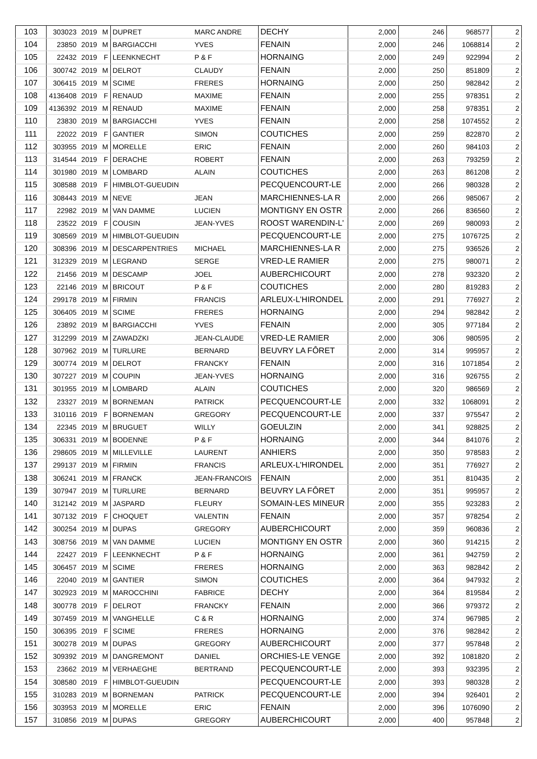| 103 | 303023 | 2019 | M | DUPRET | MARC ANDRE | DECHY | 2,000 | 246 | 968577 | 2 |
| 104 | 23850 | 2019 | M | BARGIACCHI | YVES | FENAIN | 2,000 | 246 | 1068814 | 2 |
| 105 | 22432 | 2019 | F | LEENKNECHT | P & F | HORNAING | 2,000 | 249 | 922994 | 2 |
| 106 | 300742 | 2019 | M | DELROT | CLAUDY | FENAIN | 2,000 | 250 | 851809 | 2 |
| 107 | 306415 | 2019 | M | SCIME | FRERES | HORNAING | 2,000 | 250 | 982842 | 2 |
| 108 | 4136408 | 2019 | F | RENAUD | MAXIME | FENAIN | 2,000 | 255 | 978351 | 2 |
| 109 | 4136392 | 2019 | M | RENAUD | MAXIME | FENAIN | 2,000 | 258 | 978351 | 2 |
| 110 | 23830 | 2019 | M | BARGIACCHI | YVES | FENAIN | 2,000 | 258 | 1074552 | 2 |
| 111 | 22022 | 2019 | F | GANTIER | SIMON | COUTICHES | 2,000 | 259 | 822870 | 2 |
| 112 | 303955 | 2019 | M | MORELLE | ERIC | FENAIN | 2,000 | 260 | 984103 | 2 |
| 113 | 314544 | 2019 | F | DERACHE | ROBERT | FENAIN | 2,000 | 263 | 793259 | 2 |
| 114 | 301980 | 2019 | M | LOMBARD | ALAIN | COUTICHES | 2,000 | 263 | 861208 | 2 |
| 115 | 308588 | 2019 | F | HIMBLOT-GUEUDIN | | PECQUENCOURT-LE | 2,000 | 266 | 980328 | 2 |
| 116 | 308443 | 2019 | M | NEVE | JEAN | MARCHIENNES-LA R | 2,000 | 266 | 985067 | 2 |
| 117 | 22982 | 2019 | M | VAN DAMME | LUCIEN | MONTIGNY EN OSTR | 2,000 | 266 | 836560 | 2 |
| 118 | 23522 | 2019 | F | COUSIN | JEAN-YVES | ROOST WARENDIN-L' | 2,000 | 269 | 980093 | 2 |
| 119 | 308569 | 2019 | M | HIMBLOT-GUEUDIN | | PECQUENCOURT-LE | 2,000 | 275 | 1076725 | 2 |
| 120 | 308396 | 2019 | M | DESCARPENTRIES | MICHAEL | MARCHIENNES-LA R | 2,000 | 275 | 936526 | 2 |
| 121 | 312329 | 2019 | M | LEGRAND | SERGE | VRED-LE RAMIER | 2,000 | 275 | 980071 | 2 |
| 122 | 21456 | 2019 | M | DESCAMP | JOEL | AUBERCHICOURT | 2,000 | 278 | 932320 | 2 |
| 123 | 22146 | 2019 | M | BRICOUT | P & F | COUTICHES | 2,000 | 280 | 819283 | 2 |
| 124 | 299178 | 2019 | M | FIRMIN | FRANCIS | ARLEUX-L'HIRONDEL | 2,000 | 291 | 776927 | 2 |
| 125 | 306405 | 2019 | M | SCIME | FRERES | HORNAING | 2,000 | 294 | 982842 | 2 |
| 126 | 23892 | 2019 | M | BARGIACCHI | YVES | FENAIN | 2,000 | 305 | 977184 | 2 |
| 127 | 312299 | 2019 | M | ZAWADZKI | JEAN-CLAUDE | VRED-LE RAMIER | 2,000 | 306 | 980595 | 2 |
| 128 | 307962 | 2019 | M | TURLURE | BERNARD | BEUVRY LA FÔRET | 2,000 | 314 | 995957 | 2 |
| 129 | 300774 | 2019 | M | DELROT | FRANCKY | FENAIN | 2,000 | 316 | 1071854 | 2 |
| 130 | 307227 | 2019 | M | COUPIN | JEAN-YVES | HORNAING | 2,000 | 316 | 926755 | 2 |
| 131 | 301955 | 2019 | M | LOMBARD | ALAIN | COUTICHES | 2,000 | 320 | 986569 | 2 |
| 132 | 23327 | 2019 | M | BORNEMAN | PATRICK | PECQUENCOURT-LE | 2,000 | 332 | 1068091 | 2 |
| 133 | 310116 | 2019 | F | BORNEMAN | GREGORY | PECQUENCOURT-LE | 2,000 | 337 | 975547 | 2 |
| 134 | 22345 | 2019 | M | BRUGUET | WILLY | GOEULZIN | 2,000 | 341 | 928825 | 2 |
| 135 | 306331 | 2019 | M | BODENNE | P & F | HORNAING | 2,000 | 344 | 841076 | 2 |
| 136 | 298605 | 2019 | M | MILLEVILLE | LAURENT | ANHIERS | 2,000 | 350 | 978583 | 2 |
| 137 | 299137 | 2019 | M | FIRMIN | FRANCIS | ARLEUX-L'HIRONDEL | 2,000 | 351 | 776927 | 2 |
| 138 | 306241 | 2019 | M | FRANCK | JEAN-FRANCOIS | FENAIN | 2,000 | 351 | 810435 | 2 |
| 139 | 307947 | 2019 | M | TURLURE | BERNARD | BEUVRY LA FÔRET | 2,000 | 351 | 995957 | 2 |
| 140 | 312142 | 2019 | M | JASPARD | FLEURY | SOMAIN-LES MINEUR | 2,000 | 355 | 923283 | 2 |
| 141 | 307132 | 2019 | F | CHOQUET | VALENTIN | FENAIN | 2,000 | 357 | 978254 | 2 |
| 142 | 300254 | 2019 | M | DUPAS | GREGORY | AUBERCHICOURT | 2,000 | 359 | 960836 | 2 |
| 143 | 308756 | 2019 | M | VAN DAMME | LUCIEN | MONTIGNY EN OSTR | 2,000 | 360 | 914215 | 2 |
| 144 | 22427 | 2019 | F | LEENKNECHT | P & F | HORNAING | 2,000 | 361 | 942759 | 2 |
| 145 | 306457 | 2019 | M | SCIME | FRERES | HORNAING | 2,000 | 363 | 982842 | 2 |
| 146 | 22040 | 2019 | M | GANTIER | SIMON | COUTICHES | 2,000 | 364 | 947932 | 2 |
| 147 | 302923 | 2019 | M | MAROCCHINI | FABRICE | DECHY | 2,000 | 364 | 819584 | 2 |
| 148 | 300778 | 2019 | F | DELROT | FRANCKY | FENAIN | 2,000 | 366 | 979372 | 2 |
| 149 | 307459 | 2019 | M | VANGHELLE | C & R | HORNAING | 2,000 | 374 | 967985 | 2 |
| 150 | 306395 | 2019 | F | SCIME | FRERES | HORNAING | 2,000 | 376 | 982842 | 2 |
| 151 | 300278 | 2019 | M | DUPAS | GREGORY | AUBERCHICOURT | 2,000 | 377 | 957848 | 2 |
| 152 | 309392 | 2019 | M | DANGREMONT | DANIEL | ORCHIES-LE VENGE | 2,000 | 392 | 1081820 | 2 |
| 153 | 23662 | 2019 | M | VERHAEGHE | BERTRAND | PECQUENCOURT-LE | 2,000 | 393 | 932395 | 2 |
| 154 | 308580 | 2019 | F | HIMBLOT-GUEUDIN | | PECQUENCOURT-LE | 2,000 | 393 | 980328 | 2 |
| 155 | 310283 | 2019 | M | BORNEMAN | PATRICK | PECQUENCOURT-LE | 2,000 | 394 | 926401 | 2 |
| 156 | 303953 | 2019 | M | MORELLE | ERIC | FENAIN | 2,000 | 396 | 1076090 | 2 |
| 157 | 310856 | 2019 | M | DUPAS | GREGORY | AUBERCHICOURT | 2,000 | 400 | 957848 | 2 |